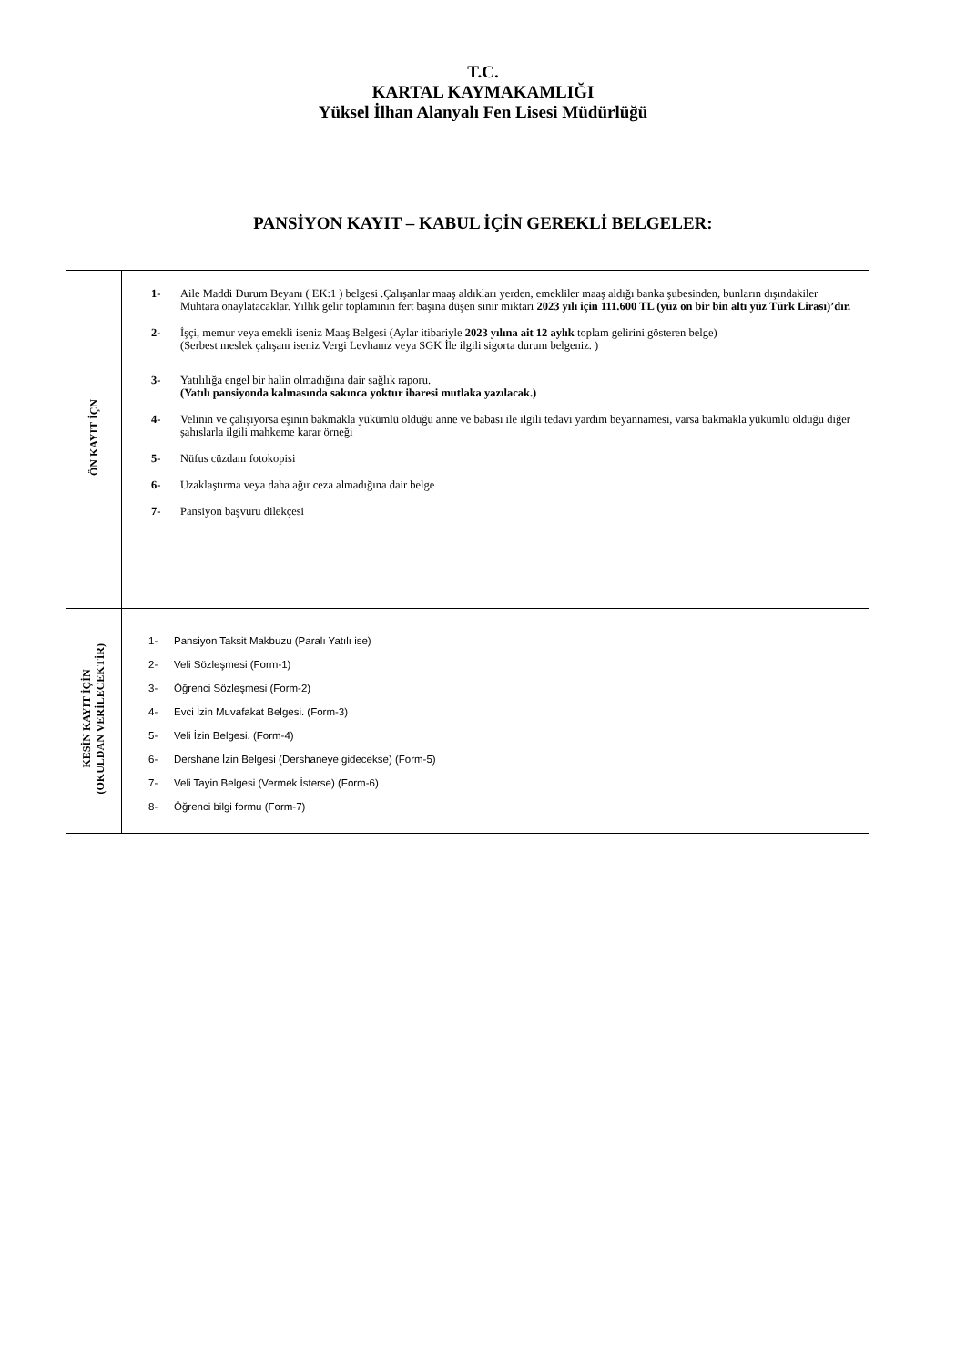T.C.
KARTAL KAYMAKAMLIĞI
Yüksel İlhan Alanyalı Fen Lisesi Müdürlüğü
PANSİYON KAYIT – KABUL İÇİN GEREKLİ BELGELER:
| ÖN KAYIT İÇN | 1- Aile Maddi Durum Beyanı ( EK:1 ) belgesi .Çalışanlar maaş aldıkları yerden, emekliler maaş aldığı banka şubesinden, bunların dışındakiler Muhtara onaylatacaklar. Yıllık gelir toplamının fert başına düşen sınır miktarı 2023 yılı için 111.600 TL (yüz on bir bin altı yüz Türk Lirası)’dır. 2- İşçi, memur veya emekli iseniz Maaş Belgesi (Aylar itibariyle 2023 yılına ait 12 aylık toplam gelirini gösteren belge) (Serbest meslek çalışanı iseniz Vergi Levhanız veya SGK İle ilgili sigorta durum belgeniz. ) 3- Yatılılığa engel bir halin olmadığına dair sağlık raporu. (Yatılı pansiyonda kalmasında sakınca yoktur ibaresi mutlaka yazılacak.) 4- Velinin ve çalışıyorsa eşinin bakmakla yükümlü olduğu anne ve babası ile ilgili tedavi yardım beyannamesi, varsa bakmakla yükümlü olduğu diğer şahıslarla ilgili mahkeme karar örneği 5- Nüfus cüzdanı fotokopisi 6- Uzaklaştırma veya daha ağır ceza almadığına dair belge 7- Pansiyon başvuru dilekçesi |
| KESİN KAYIT İÇİN (OKULDAN VERİLECEKTİR) | 1- Pansiyon Taksit Makbuzu (Paralı Yatılı ise) 2- Veli Sözleşmesi (Form-1) 3- Öğrenci Sözleşmesi (Form-2) 4- Evci İzin Muvafakat Belgesi. (Form-3) 5- Veli İzin Belgesi. (Form-4) 6- Dershane İzin Belgesi (Dershaneye gidecekse) (Form-5) 7- Veli Tayin Belgesi (Vermek İsterse) (Form-6) 8- Öğrenci bilgi formu (Form-7) |